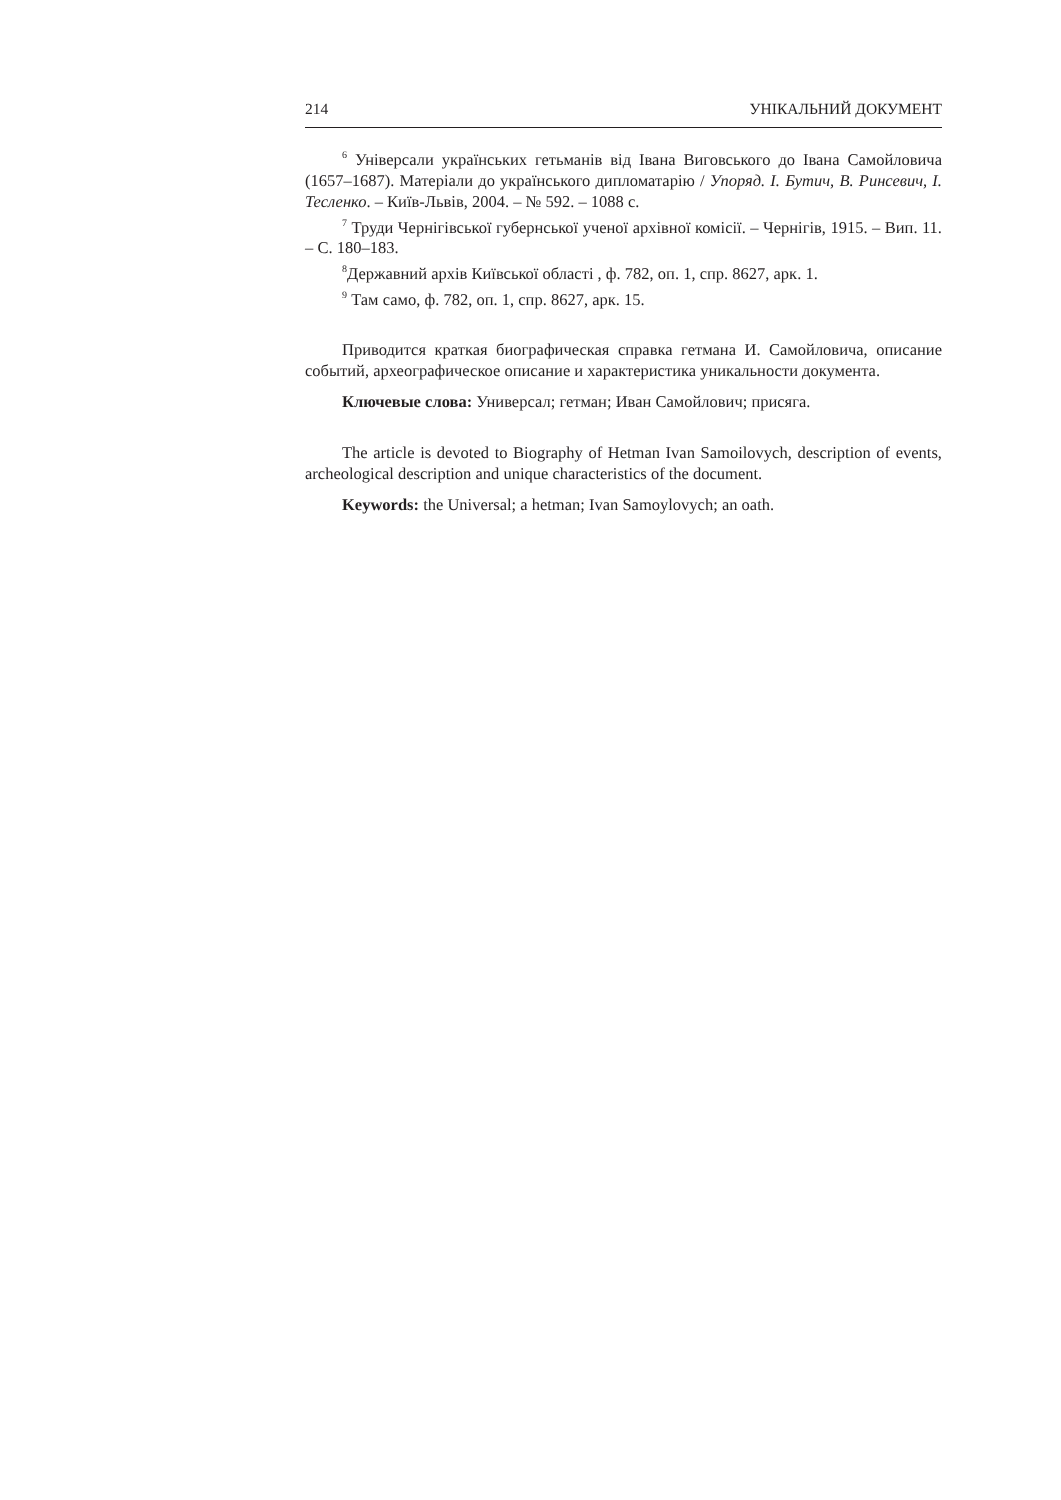214 УНІКАЛЬНИЙ ДОКУМЕНТ
<sup>6</sup> Універсали українських гетьманів від Івана Виговського до Івана Самойловича (1657–1687). Матеріали до українського дипломатарію / Упоряд. І. Бутич, В. Ринсевич, І. Тесленко. – Київ-Львів, 2004. – № 592. – 1088 с.
<sup>7</sup> Труди Чернігівської губернської ученої архівної комісії. – Чернігів, 1915. – Вип. 11. – С. 180–183.
<sup>8</sup> Державний архів Київської області , ф. 782, оп. 1, спр. 8627, арк. 1.
<sup>9</sup> Там само, ф. 782, оп. 1, спр. 8627, арк. 15.
Приводится краткая биографическая справка гетмана И. Самойловича, описание событий, археографическое описание и характеристика уникальности документа.
Ключевые слова: Универсал; гетман; Иван Самойлович; присяга.
The article is devoted to Biography of Hetman Ivan Samoilovych, description of events, archeological description and unique characteristics of the document.
Keywords: the Universal; a hetman; Ivan Samoylovych; an oath.